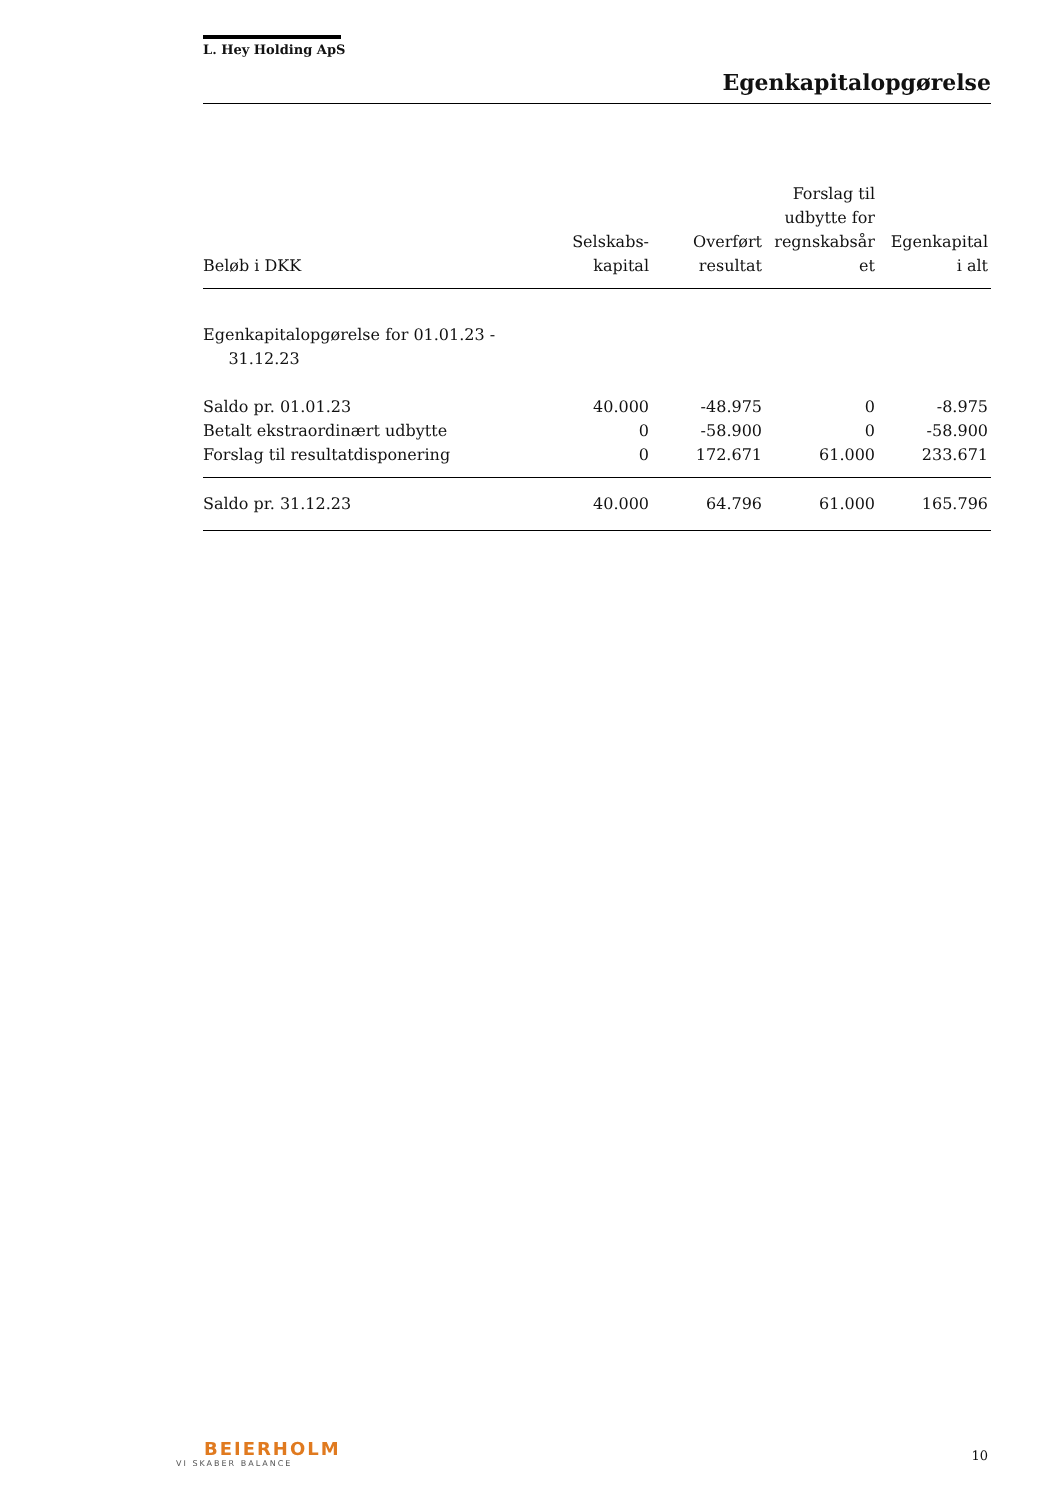L. Hey Holding ApS
Egenkapitalopgørelse
| Beløb i DKK | Selskabs- kapital | Overført resultat | Forslag til udbytte for regnskabsår et | Egenkapital i alt |
| --- | --- | --- | --- | --- |
| Egenkapitalopgørelse for 01.01.23 - 31.12.23 | | | | |
| Saldo pr. 01.01.23 | 40.000 | -48.975 | 0 | -8.975 |
| Betalt ekstraordinært udbytte | 0 | -58.900 | 0 | -58.900 |
| Forslag til resultatdisponering | 0 | 172.671 | 61.000 | 233.671 |
| Saldo pr. 31.12.23 | 40.000 | 64.796 | 61.000 | 165.796 |
BEIERHOLM
VI SKABER BALANCE
10